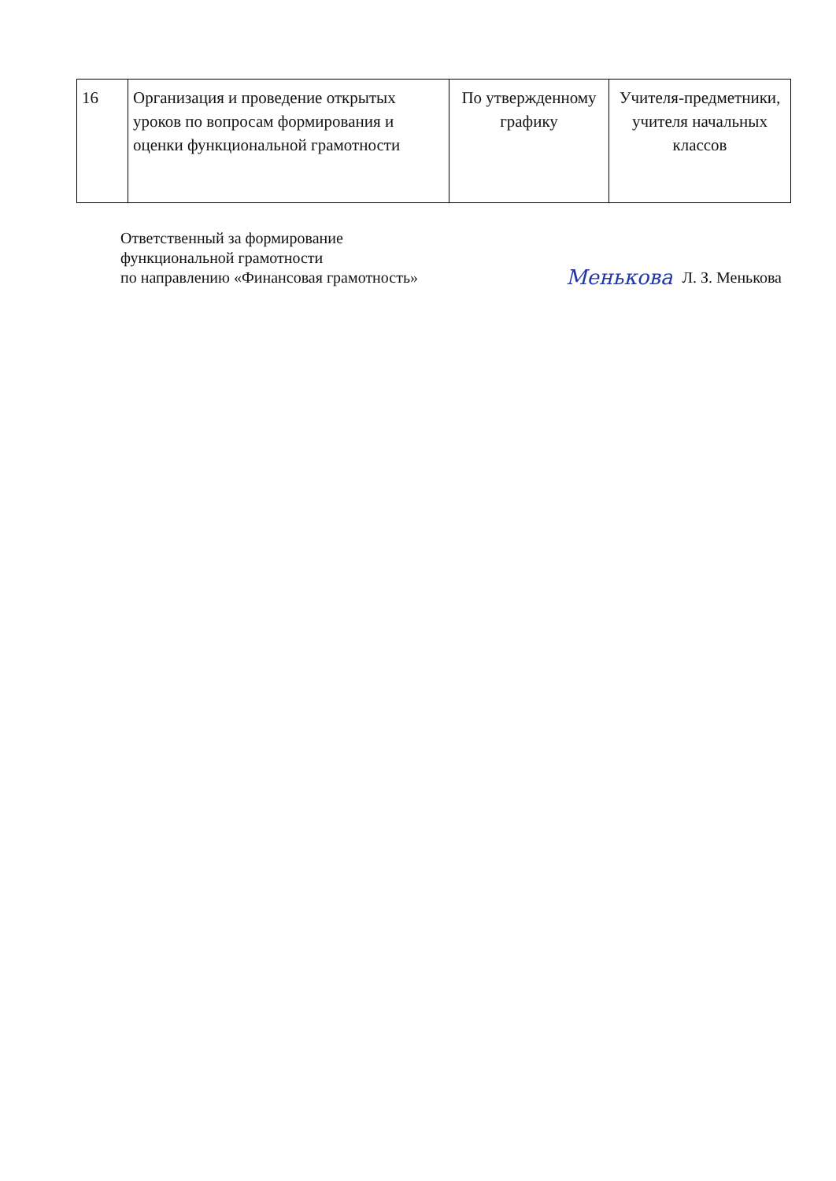| 16 | Организация и проведение открытых уроков по вопросам формирования и оценки функциональной грамотности | По утвержденному графику | Учителя-предметники, учителя начальных классов |
Ответственный за формирование
функциональной грамотности
по направлению «Финансовая грамотность»
Менькова Л. З. Менькова